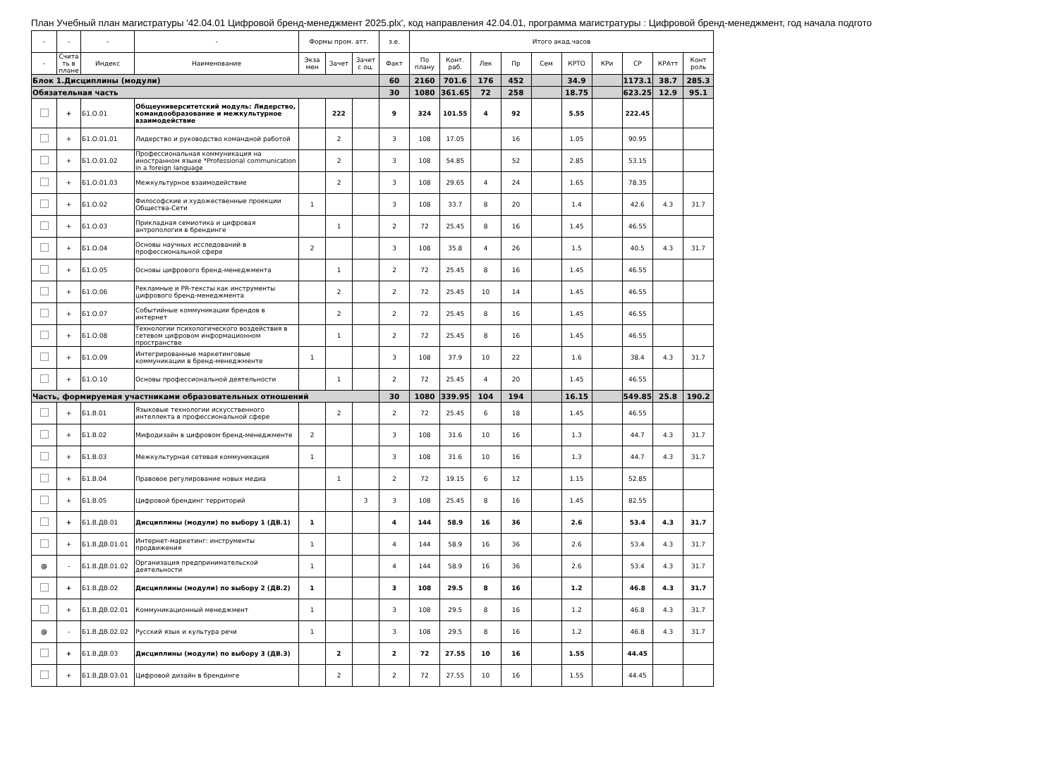План Учебный план магистратуры '42.04.01 Цифровой бренд-менеджмент 2025.plx', код направления 42.04.01, программа магистратуры : Цифровой бренд-менеджмент, год начала подгото
| - | - | - | - | Формы пром. атт. | | | з.е. | Итого акад.часов | | | | | | | | | |
| --- | --- | --- | --- | --- | --- | --- | --- | --- | --- | --- | --- | --- | --- | --- | --- | --- | --- |
| - | Счита ть в плане | Индекс | Наименование | Экза мен | Зачет | Зачет с оц. | Факт | По плану | Конт. раб. | Лек | Пр | Сем | КРТО | КРи | СР | КРАтт | Конт роль |
| Блок 1.Дисциплины (модули) | | | | | | | 60 | 2160 | 701.6 | 176 | 452 | | 34.9 | | 1173.1 | 38.7 | 285.3 |
| Обязательная часть | | | | | | | 30 | 1080 | 361.65 | 72 | 258 | | 18.75 | | 623.25 | 12.9 | 95.1 |
| | + | Б1.О.01 | Общеуниверситетский модуль: Лидерство, командообразование и межкультурное взаимодействие | | 222 | | 9 | 324 | 101.55 | 4 | 92 | | 5.55 | | 222.45 | | |
| | + | Б1.О.01.01 | Лидерство и руководство командной работой | | 2 | | 3 | 108 | 17.05 | | 16 | | 1.05 | | 90.95 | | |
| | + | Б1.О.01.02 | Профессиональная коммуникация на иностранном языке *Professional communication in a foreign language | | 2 | | 3 | 108 | 54.85 | | 52 | | 2.85 | | 53.15 | | |
| | + | Б1.О.01.03 | Межкультурное взаимодействие | | 2 | | 3 | 108 | 29.65 | 4 | 24 | | 1.65 | | 78.35 | | |
| | + | Б1.О.02 | Философские и художественные проекции Общества-Сети | 1 | | | 3 | 108 | 33.7 | 8 | 20 | | 1.4 | | 42.6 | 4.3 | 31.7 |
| | + | Б1.О.03 | Прикладная семиотика и цифровая антропология в брендинге | | 1 | | 2 | 72 | 25.45 | 8 | 16 | | 1.45 | | 46.55 | | |
| | + | Б1.О.04 | Основы научных исследований в профессиональной сфере | 2 | | | 3 | 108 | 35.8 | 4 | 26 | | 1.5 | | 40.5 | 4.3 | 31.7 |
| | + | Б1.О.05 | Основы цифрового бренд-менеджмента | | 1 | | 2 | 72 | 25.45 | 8 | 16 | | 1.45 | | 46.55 | | |
| | + | Б1.О.06 | Рекламные и PR-тексты как инструменты цифрового бренд-менеджмента | | 2 | | 2 | 72 | 25.45 | 10 | 14 | | 1.45 | | 46.55 | | |
| | + | Б1.О.07 | Событийные коммуникации брендов в интернет | | 2 | | 2 | 72 | 25.45 | 8 | 16 | | 1.45 | | 46.55 | | |
| | + | Б1.О.08 | Технологии психологического воздействия в сетевом цифровом информационном пространстве | | 1 | | 2 | 72 | 25.45 | 8 | 16 | | 1.45 | | 46.55 | | |
| | + | Б1.О.09 | Интегрированные маркетинговые коммуникации в бренд-менеджменте | 1 | | | 3 | 108 | 37.9 | 10 | 22 | | 1.6 | | 38.4 | 4.3 | 31.7 |
| | + | Б1.О.10 | Основы профессиональной деятельности | | 1 | | 2 | 72 | 25.45 | 4 | 20 | | 1.45 | | 46.55 | | |
| Часть, формируемая участниками образовательных отношений | | | | | | | 30 | 1080 | 339.95 | 104 | 194 | | 16.15 | | 549.85 | 25.8 | 190.2 |
| | + | Б1.В.01 | Языковые технологии искусственного интеллекта в профессиональной сфере | | 2 | | 2 | 72 | 25.45 | 6 | 18 | | 1.45 | | 46.55 | | |
| | + | Б1.В.02 | Мифодизайн в цифровом бренд-менеджменте | 2 | | | 3 | 108 | 31.6 | 10 | 16 | | 1.3 | | 44.7 | 4.3 | 31.7 |
| | + | Б1.В.03 | Межкультурная сетевая коммуникация | 1 | | | 3 | 108 | 31.6 | 10 | 16 | | 1.3 | | 44.7 | 4.3 | 31.7 |
| | + | Б1.В.04 | Правовое регулирование новых медиа | | 1 | | 2 | 72 | 19.15 | 6 | 12 | | 1.15 | | 52.85 | | |
| | + | Б1.В.05 | Цифровой брендинг территорий | | | 3 | 3 | 108 | 25.45 | 8 | 16 | | 1.45 | | 82.55 | | |
| | + | Б1.В.ДВ.01 | Дисциплины (модули) по выбору 1 (ДВ.1) | 1 | | | 4 | 144 | 58.9 | 16 | 36 | | 2.6 | | 53.4 | 4.3 | 31.7 |
| | + | Б1.В.ДВ.01.01 | Интернет-маркетинг: инструменты продвижения | 1 | | | 4 | 144 | 58.9 | 16 | 36 | | 2.6 | | 53.4 | 4.3 | 31.7 |
| @ | - | Б1.В.ДВ.01.02 | Организация предпринимательской деятельности | 1 | | | 4 | 144 | 58.9 | 16 | 36 | | 2.6 | | 53.4 | 4.3 | 31.7 |
| | + | Б1.В.ДВ.02 | Дисциплины (модули) по выбору 2 (ДВ.2) | 1 | | | 3 | 108 | 29.5 | 8 | 16 | | 1.2 | | 46.8 | 4.3 | 31.7 |
| | + | Б1.В.ДВ.02.01 | Коммуникационный менеджмент | 1 | | | 3 | 108 | 29.5 | 8 | 16 | | 1.2 | | 46.8 | 4.3 | 31.7 |
| @ | - | Б1.В.ДВ.02.02 | Русский язык и культура речи | 1 | | | 3 | 108 | 29.5 | 8 | 16 | | 1.2 | | 46.8 | 4.3 | 31.7 |
| | + | Б1.В.ДВ.03 | Дисциплины (модули) по выбору 3 (ДВ.3) | | 2 | | 2 | 72 | 27.55 | 10 | 16 | | 1.55 | | 44.45 | | |
| | + | Б1.В.ДВ.03.01 | Цифровой дизайн в брендинге | | 2 | | 2 | 72 | 27.55 | 10 | 16 | | 1.55 | | 44.45 | | |